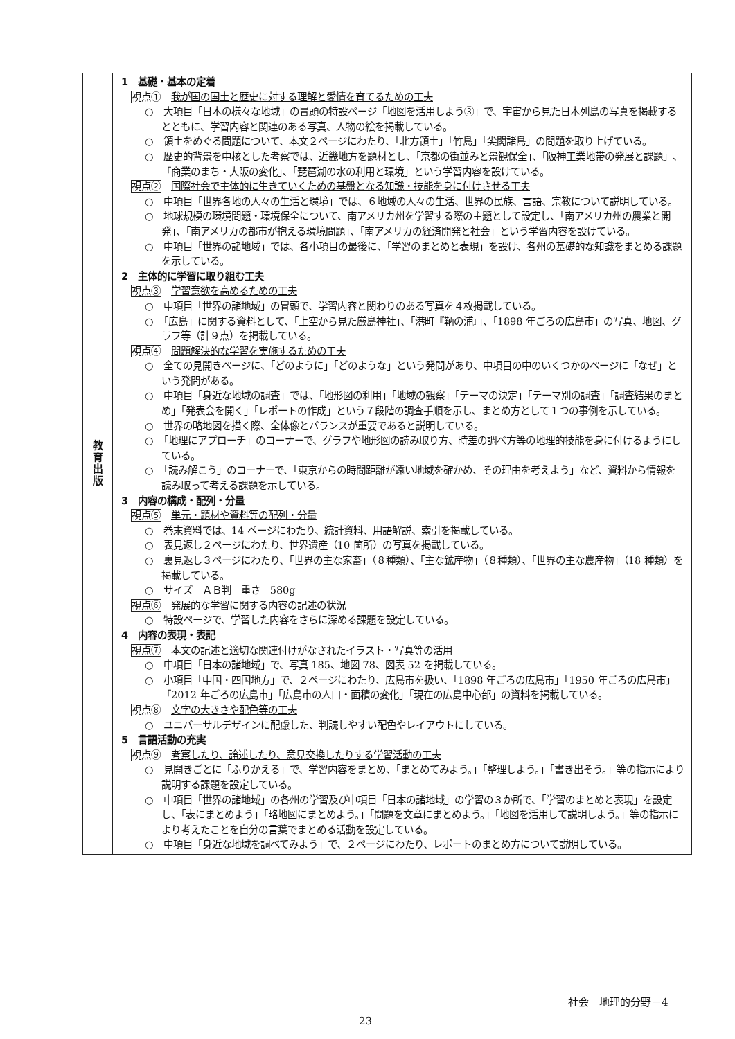| 教 育 出 版 | 1 基礎・基本の定着 視点① 我が国の国土と歴史に対する理解と愛情を育てるための工夫 ○ 大項目「日本の様々な地域」の冒頭の特設ページ「地図を活用しよう③」で、宇宙から見た日本列島の写真を掲載するとともに、学習内容と関連のある写真、人物の絵を掲載している。 ○ 領土をめぐる問題について、本文２ページにわたり、「北方領土」「竹島」「尖閣諸島」の問題を取り上げている。 ○ 歴史的背景を中核とした考察では、近畿地方を題材とし、「京都の街並みと景観保全」、「阪神工業地帯の発展と課題」、「商業のまち・大阪の変化」、「琵琶湖の水の利用と環境」という学習内容を設けている。 視点② 国際社会で主体的に生きていくための基盤となる知識・技能を身に付けさせる工夫 ○ 中項目「世界各地の人々の生活と環境」では、６地域の人々の生活、世界の民族、言語、宗教について説明している。 ○ 地球規模の環境問題・環境保全について、南アメリカ州を学習する際の主題として設定し、「南アメリカ州の農業と開発」、「南アメリカの都市が抱える環境問題」、「南アメリカの経済開発と社会」という学習内容を設けている。 ○ 中項目「世界の諸地域」では、各小項目の最後に、「学習のまとめと表現」を設け、各州の基礎的な知識をまとめる課題を示している。 2 主体的に学習に取り組む工夫 視点③ 学習意欲を高めるための工夫 ○ 中項目「世界の諸地域」の冒頭で、学習内容と関わりのある写真を４枚掲載している。 ○ 「広島」に関する資料として、「上空から見た厳島神社」、「港町『鞆の浦』」、「1898 年ごろの広島市」の写真、地図、グラフ等（計９点）を掲載している。 視点④ 問題解決的な学習を実施するための工夫 ○ 全ての見開きページに、「どのように」「どのような」という発問があり、中項目の中のいくつかのページに「なぜ」という発問がある。 ○ 中項目「身近な地域の調査」では、「地形図の利用」「地域の観察」「テーマの決定」「テーマ別の調査」「調査結果のまとめ」「発表会を開く」「レポートの作成」という７段階の調査手順を示し、まとめ方として１つの事例を示している。 ○ 世界の略地図を描く際、全体像とバランスが重要であると説明している。 ○ 「地理にアプローチ」のコーナーで、グラフや地形図の読み取り方、時差の調べ方等の地理的技能を身に付けるようにしている。 ○ 「読み解こう」のコーナーで、「東京からの時間距離が遠い地域を確かめ、その理由を考えよう」など、資料から情報を読み取って考える課題を示している。 3 内容の構成・配列・分量 視点⑤ 単元・題材や資料等の配列・分量 ○ 巻末資料では、14 ページにわたり、統計資料、用語解説、索引を掲載している。 ○ 表見返し２ページにわたり、世界遺産（10 箇所）の写真を掲載している。 ○ 裏見返し３ページにわたり、「世界の主な家畜」（８種類）、「主な鉱産物」（８種類）、「世界の主な農産物」（18 種類）を掲載している。 ○ サイズ ＡＢ判 重さ 580g 視点⑥ 発展的な学習に関する内容の記述の状況 ○ 特設ページで、学習した内容をさらに深める課題を設定している。 4 内容の表現・表記 視点⑦ 本文の記述と適切な関連付けがなされたイラスト・写真等の活用 ○ 中項目「日本の諸地域」で、写真 185、地図 78、図表 52 を掲載している。 ○ 小項目「中国・四国地方」で、２ページにわたり、広島市を扱い、「1898 年ごろの広島市」「1950 年ごろの広島市」「2012 年ごろの広島市」「広島市の人口・面積の変化」「現在の広島中心部」の資料を掲載している。 視点⑧ 文字の大きさや配色等の工夫 ○ ユニバーサルデザインに配慮した、判読しやすい配色やレイアウトにしている。 5 言語活動の充実 視点⑨ 考察したり、論述したり、意見交換したりする学習活動の工夫 ○ 見開きごとに「ふりかえる」で、学習内容をまとめ、「まとめてみよう。」「整理しよう。」「書き出そう。」等の指示により説明する課題を設定している。 ○ 中項目「世界の諸地域」の各州の学習及び中項目「日本の諸地域」の学習の３か所で、「学習のまとめと表現」を設定し、「表にまとめよう」「略地図にまとめよう。」「問題を文章にまとめよう。」「地図を活用して説明しよう。」等の指示により考えたことを自分の言葉でまとめる活動を設定している。 ○ 中項目「身近な地域を調べてみよう」で、２ページにわたり、レポートのまとめ方について説明している。 |
社会　地理的分野－4
23